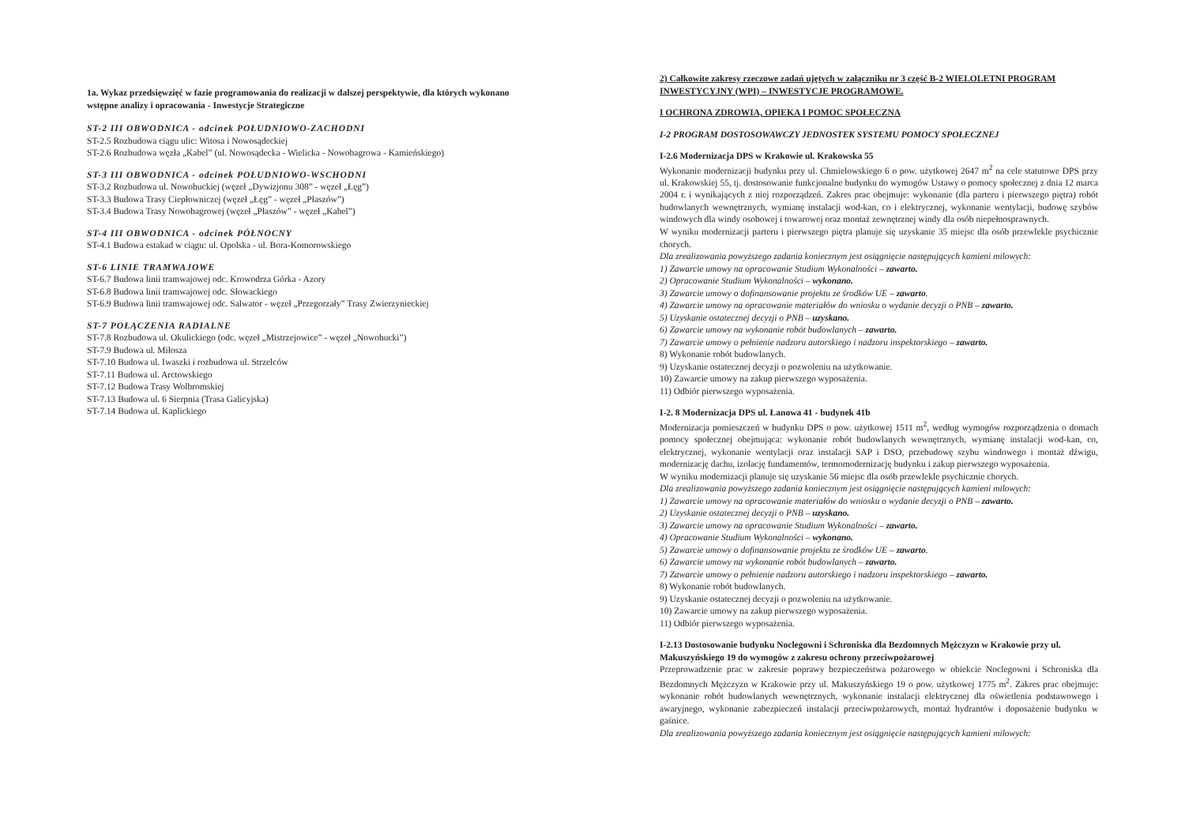1a. Wykaz przedsięwzięć w fazie programowania do realizacji w dalszej perspektywie, dla których wykonano wstępne analizy i opracowania - Inwestycje Strategiczne
ST-2 III OBWODNICA - odcinek POŁUDNIOWO-ZACHODNI
ST-2.5 Rozbudowa ciągu ulic: Witosa i Nowosądeckiej
ST-2.6 Rozbudowa węzła „Kabel” (ul. Nowosądecka - Wielicka - Nowobagrowa - Kamieńskiego)
ST-3 III OBWODNICA - odcinek POŁUDNIOWO-WSCHODNI
ST-3.2 Rozbudowa ul. Nowohuckiej (węzeł „Dywizjonu 308” - węzeł „Łęg”)
ST-3.3 Budowa Trasy Ciepłowniczej (węzeł „Łęg” - węzeł „Płaszów”)
ST-3.4 Budowa Trasy Nowobagrowej (węzeł „Płaszów” - węzeł „Kabel”)
ST-4 III OBWODNICA - odcinek PÓŁNOCNY
ST-4.1 Budowa estakad w ciągu: ul. Opolska - ul. Bora-Komorowskiego
ST-6 LINIE TRAMWAJOWE
ST-6.7 Budowa linii tramwajowej odc. Krowodrza Górka - Azory
ST-6.8 Budowa linii tramwajowej odc. Słowackiego
ST-6.9 Budowa linii tramwajowej odc. Salwator - węzeł „Przegorzały” Trasy Zwierzynieckiej
ST-7 POŁĄCZENIA RADIALNE
ST-7.8 Rozbudowa ul. Okulickiego (odc. węzeł „Mistrzejowice” - węzeł „Nowohucki”)
ST-7.9 Budowa ul. Miłosza
ST-7.10 Budowa ul. Iwaszki i rozbudowa ul. Strzelców
ST-7.11 Budowa ul. Arctowskiego
ST-7.12 Budowa Trasy Wolbromskiej
ST-7.13 Budowa ul. 6 Sierpnia (Trasa Galicyjska)
ST-7.14 Budowa ul. Kaplickiego
2) Całkowite zakresy rzeczowe zadań ujętych w załączniku nr 3 część B-2 WIELOLETNI PROGRAM INWESTYCYJNY (WPI) – INWESTYCJE PROGRAMOWE.
I OCHRONA ZDROWIA, OPIEKA I POMOC SPOŁECZNA
I-2 PROGRAM DOSTOSOWAWCZY JEDNOSTEK SYSTEMU POMOCY SPOŁECZNEJ
I-2.6 Modernizacja DPS w Krakowie ul. Krakowska 55
Wykonanie modernizacji budynku przy ul. Chmielowskiego 6 o pow. użytkowej 2647 m<sup>2</sup> na cele statutowe DPS przy ul. Krakowskiej 55, tj. dostosowanie funkcjonalne budynku do wymogów Ustawy o pomocy społecznej z dnia 12 marca 2004 r. i wynikających z niej rozporządzeń. Zakres prac obejmuje: wykonanie (dla parteru i pierwszego piętra) robót budowlanych wewnętrznych, wymianę instalacji wod-kan, co i elektrycznej, wykonanie wentylacji, budowę szybów windowych dla windy osobowej i towarowej oraz montaż zewnętrznej windy dla osób niepełnosprawnych.
W wyniku modernizacji parteru i pierwszego piętra planuje się uzyskanie 35 miejsc dla osób przewlekle psychicznie chorych.
Dla zrealizowania powyższego zadania koniecznym jest osiągnięcie następujących kamieni milowych:
1) Zawarcie umowy na opracowanie Studium Wykonalności – zawarto.
2) Opracowanie Studium Wykonalności – wykonano.
3) Zawarcie umowy o dofinansowanie projektu ze środków UE – zawarto.
4) Zawarcie umowy na opracowanie materiałów do wniosku o wydanie decyzji o PNB – zawarto.
5) Uzyskanie ostatecznej decyzji o PNB – uzyskano.
6) Zawarcie umowy na wykonanie robót budowlanych – zawarto.
7) Zawarcie umowy o pełnienie nadzoru autorskiego i nadzoru inspektorskiego – zawarto.
8) Wykonanie robót budowlanych.
9) Uzyskanie ostatecznej decyzji o pozwoleniu na użytkowanie.
10) Zawarcie umowy na zakup pierwszego wyposażenia.
11) Odbiór pierwszego wyposażenia.
I-2. 8 Modernizacja DPS ul. Łanowa 41 - budynek 41b
Modernizacja pomieszczeń w budynku DPS o pow. użytkowej 1511 m<sup>2</sup>, według wymogów rozporządzenia o domach pomocy społecznej obejmująca: wykonanie robót budowlanych wewnętrznych, wymianę instalacji wod-kan, co, elektrycznej, wykonanie wentylacji oraz instalacji SAP i DSO, przebudowę szybu windowego i montaż dźwigu, modernizację dachu, izolację fundamentów, termomodernizację budynku i zakup pierwszego wyposażenia.
W wyniku modernizacji planuje się uzyskanie 56 miejsc dla osób przewlekle psychicznie chorych.
Dla zrealizowania powyższego zadania koniecznym jest osiągnięcie następujących kamieni milowych:
1) Zawarcie umowy na opracowanie materiałów do wniosku o wydanie decyzji o PNB – zawarto.
2) Uzyskanie ostatecznej decyzji o PNB – uzyskano.
3) Zawarcie umowy na opracowanie Studium Wykonalności – zawarto.
4) Opracowanie Studium Wykonalności – wykonano.
5) Zawarcie umowy o dofinansowanie projektu ze środków UE – zawarto.
6) Zawarcie umowy na wykonanie robót budowlanych – zawarto.
7) Zawarcie umowy o pełnienie nadzoru autorskiego i nadzoru inspektorskiego – zawarto.
8) Wykonanie robót budowlanych.
9) Uzyskanie ostatecznej decyzji o pozwoleniu na użytkowanie.
10) Zawarcie umowy na zakup pierwszego wyposażenia.
11) Odbiór pierwszego wyposażenia.
I-2.13 Dostosowanie budynku Noclegowni i Schroniska dla Bezdomnych Mężczyzn w Krakowie przy ul. Makuszyńskiego 19 do wymogów z zakresu ochrony przeciwpożarowej
Przeprowadzenie prac w zakresie poprawy bezpieczeństwa pożarowego w obiekcie Noclegowni i Schroniska dla Bezdomnych Mężczyzn w Krakowie przy ul. Makuszyńskiego 19 o pow. użytkowej 1775 m<sup>2</sup>. Zakres prac obejmuje: wykonanie robót budowlanych wewnętrznych, wykonanie instalacji elektrycznej dla oświetlenia podstawowego i awaryjnego, wykonanie zabezpieczeń instalacji przeciwpożarowych, montaż hydrantów i doposażenie budynku w gaśnice.
Dla zrealizowania powyższego zadania koniecznym jest osiągnięcie następujących kamieni milowych: